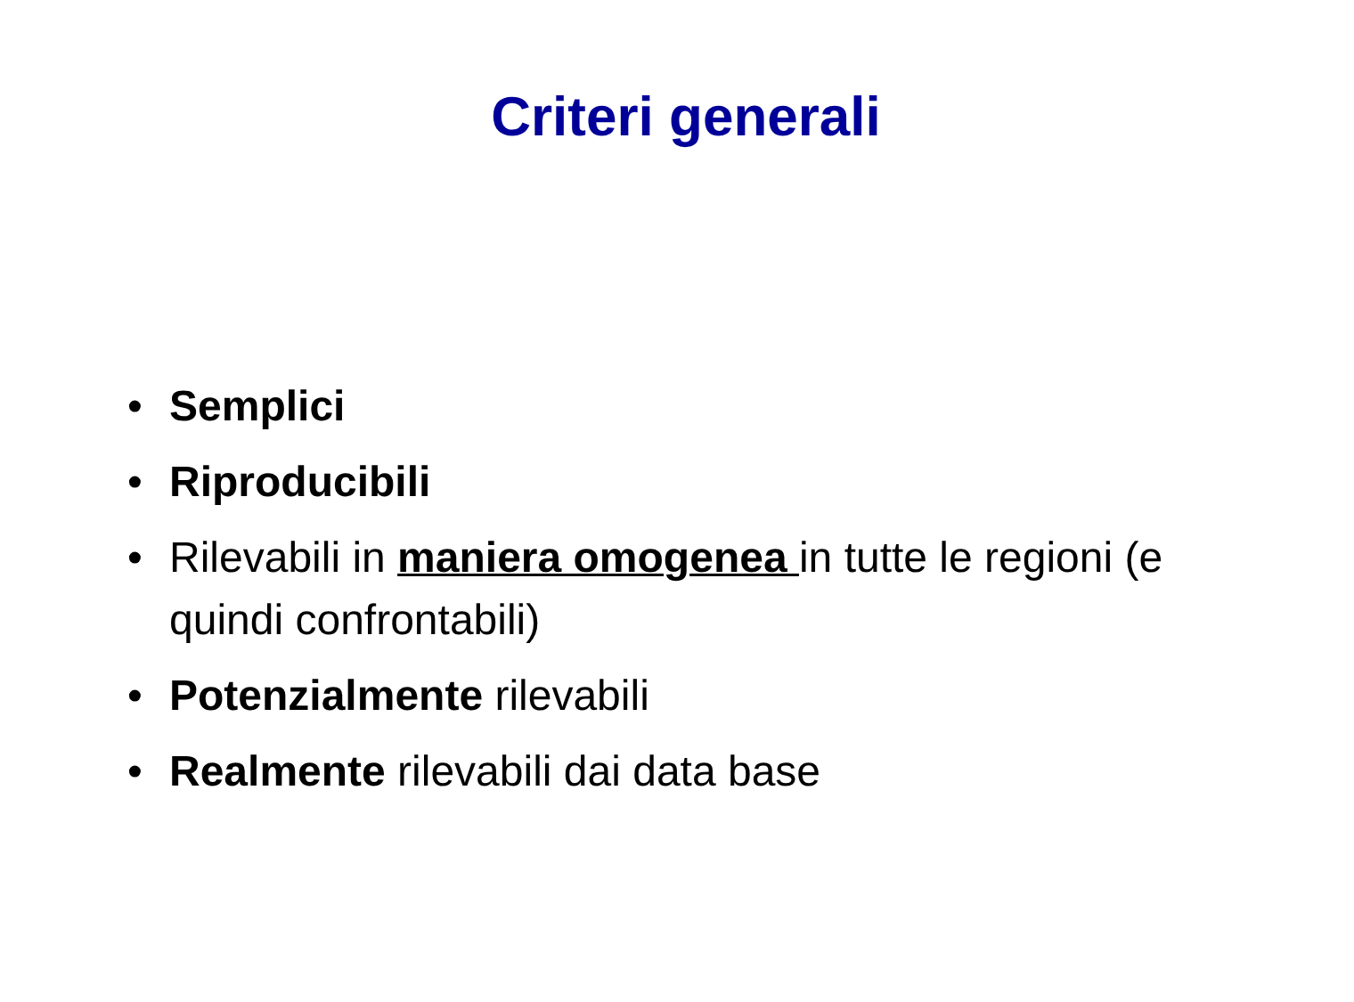Criteri generali
• Semplici
• Riproducibili
• Rilevabili in maniera omogenea in tutte le regioni (e quindi confrontabili)
• Potenzialmente rilevabili
• Realmente rilevabili dai data base